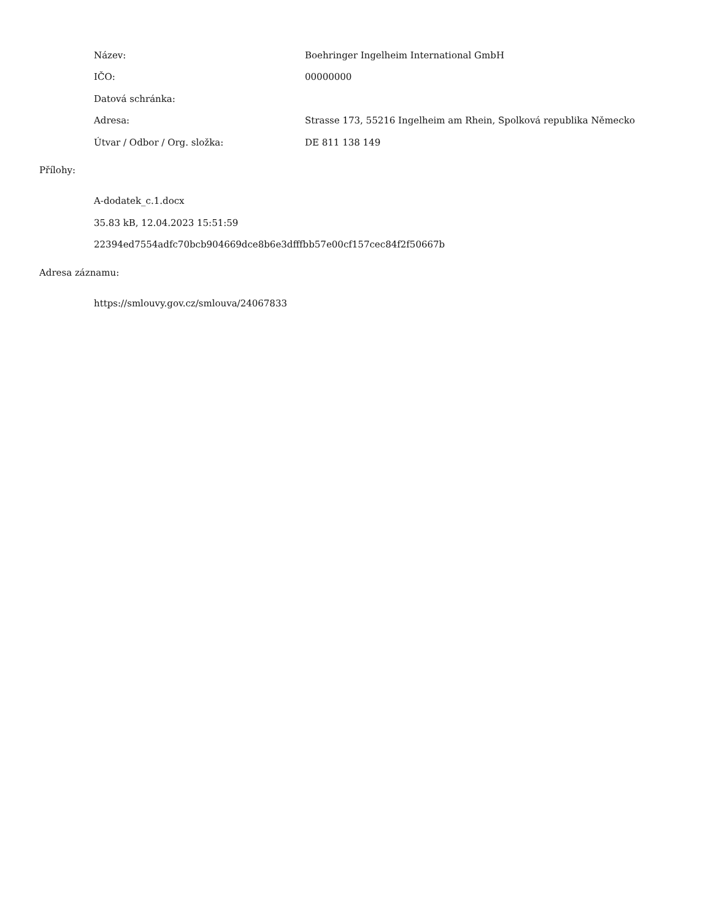Název:
Boehringer Ingelheim International GmbH
IČO: 00000000
Datová schránka:
Adresa:
Strasse 173, 55216 Ingelheim am Rhein, Spolková republika Německo
Útvar / Odbor / Org. složka: DE 811 138 149
Přílohy:
A-dodatek_c.1.docx
35.83 kB, 12.04.2023 15:51:59
22394ed7554adfc70bcb904669dce8b6e3dfffbb57e00cf157cec84f2f50667b
Adresa záznamu:
https://smlouvy.gov.cz/smlouva/24067833